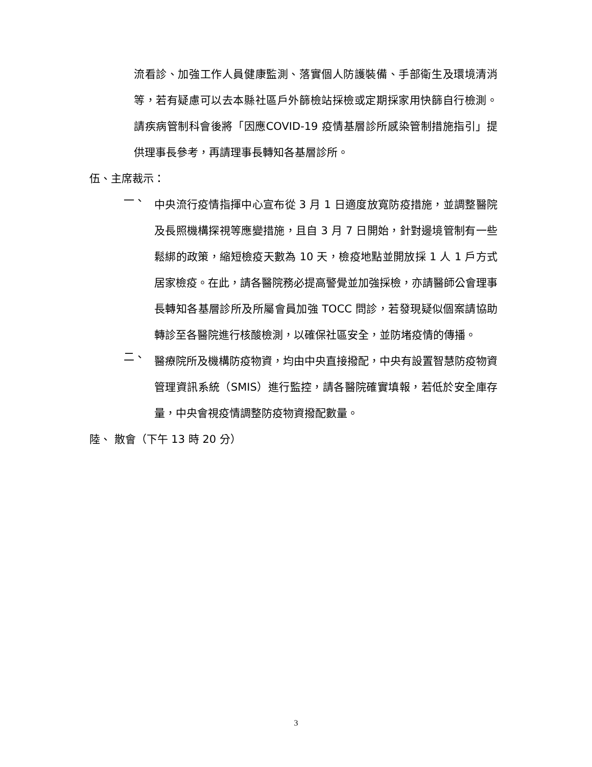流看診、加強工作人員健康監測、落實個人防護裝備、手部衛生及環境清消等，若有疑慮可以去本縣社區戶外篩檢站採檢或定期採家用快篩自行檢測。請疾病管制科會後將「因應COVID-19 疫情基層診所感染管制措施指引」提供理事長參考，再請理事長轉知各基層診所。
伍、主席裁示：
一、
中央流行疫情指揮中心宣布從 3 月 1 日適度放寬防疫措施，並調整醫院及長照機構探視等應變措施，且自 3 月 7 日開始，針對邊境管制有一些鬆綁的政策，縮短檢疫天數為 10 天，檢疫地點並開放採 1 人 1 戶方式居家檢疫。在此，請各醫院務必提高警覺並加強採檢，亦請醫師公會理事長轉知各基層診所及所屬會員加強 TOCC 問診，若發現疑似個案請協助轉診至各醫院進行核酸檢測，以確保社區安全，並防堵疫情的傳播。
二、
醫療院所及機構防疫物資，均由中央直接撥配，中央有設置智慧防疫物資管理資訊系統（SMIS）進行監控，請各醫院確實填報，若低於安全庫存量，中央會視疫情調整防疫物資撥配數量。
陸、 散會（下午 13 時 20 分）
3